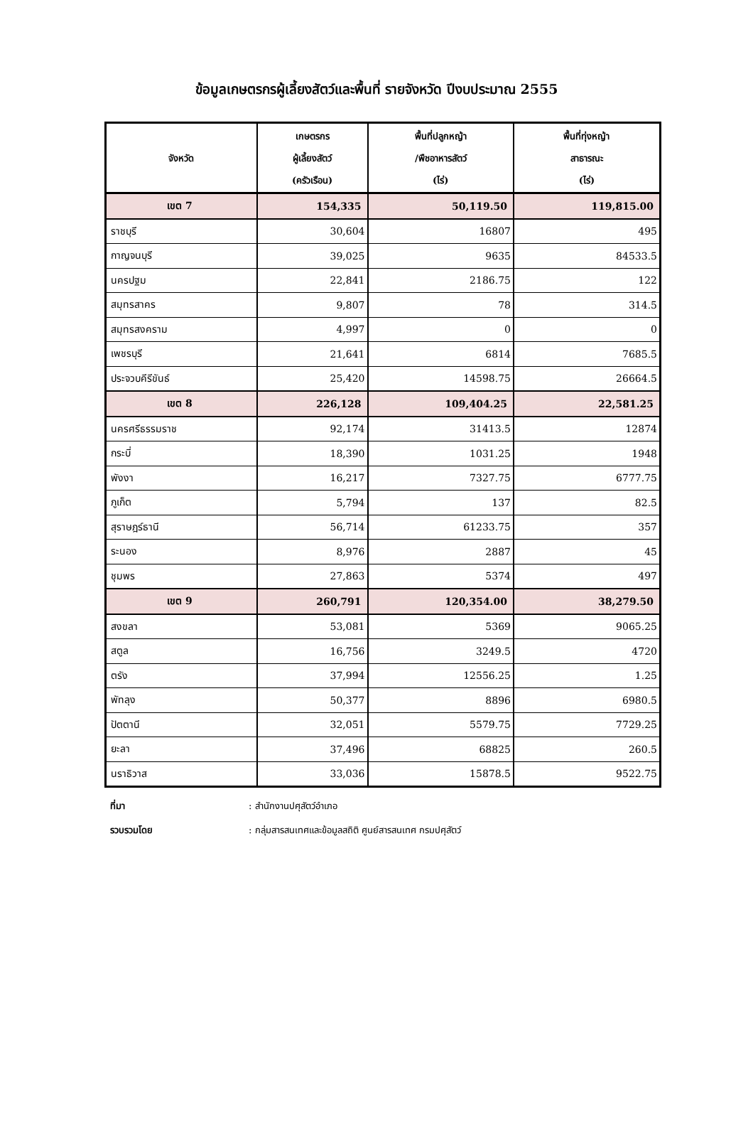ข้อมูลเกษตรกรผู้เลี้ยงสัตว์และพื้นที่ รายจังหวัด ปีงบประมาณ 2555
| จังหวัด | เกษตรกร ผู้เลี้ยงสัตว์ (ครัวเรือน) | พื้นที่ปลูกหญ้า /พืชอาหารสัตว์ (ไร่) | พื้นที่ทุ่งหญ้า สาธารณะ (ไร่) |
| --- | --- | --- | --- |
| เขต 7 | 154,335 | 50,119.50 | 119,815.00 |
| ราชบุรี | 30,604 | 16807 | 495 |
| กาญจนบุรี | 39,025 | 9635 | 84533.5 |
| นครปฐม | 22,841 | 2186.75 | 122 |
| สมุทรสาคร | 9,807 | 78 | 314.5 |
| สมุทรสงคราม | 4,997 | 0 | 0 |
| เพชรบุรี | 21,641 | 6814 | 7685.5 |
| ประจวบคีรีขันธ์ | 25,420 | 14598.75 | 26664.5 |
| เขต 8 | 226,128 | 109,404.25 | 22,581.25 |
| นครศรีธรรมราช | 92,174 | 31413.5 | 12874 |
| กระบี่ | 18,390 | 1031.25 | 1948 |
| พังงา | 16,217 | 7327.75 | 6777.75 |
| ภูเก็ต | 5,794 | 137 | 82.5 |
| สุราษฎร์ธานี | 56,714 | 61233.75 | 357 |
| ระนอง | 8,976 | 2887 | 45 |
| ชุมพร | 27,863 | 5374 | 497 |
| เขต 9 | 260,791 | 120,354.00 | 38,279.50 |
| สงขลา | 53,081 | 5369 | 9065.25 |
| สตูล | 16,756 | 3249.5 | 4720 |
| ตรัง | 37,994 | 12556.25 | 1.25 |
| พัทลุง | 50,377 | 8896 | 6980.5 |
| ปัตตานี | 32,051 | 5579.75 | 7729.25 |
| ยะลา | 37,496 | 68825 | 260.5 |
| นราธิวาส | 33,036 | 15878.5 | 9522.75 |
ที่มา : สำนักงานปศุสัตว์อำเภอ
รวบรวมโดย : กลุ่มสารสนเทศและข้อมูลสถิติ ศูนย์สารสนเทศ กรมปศุสัตว์